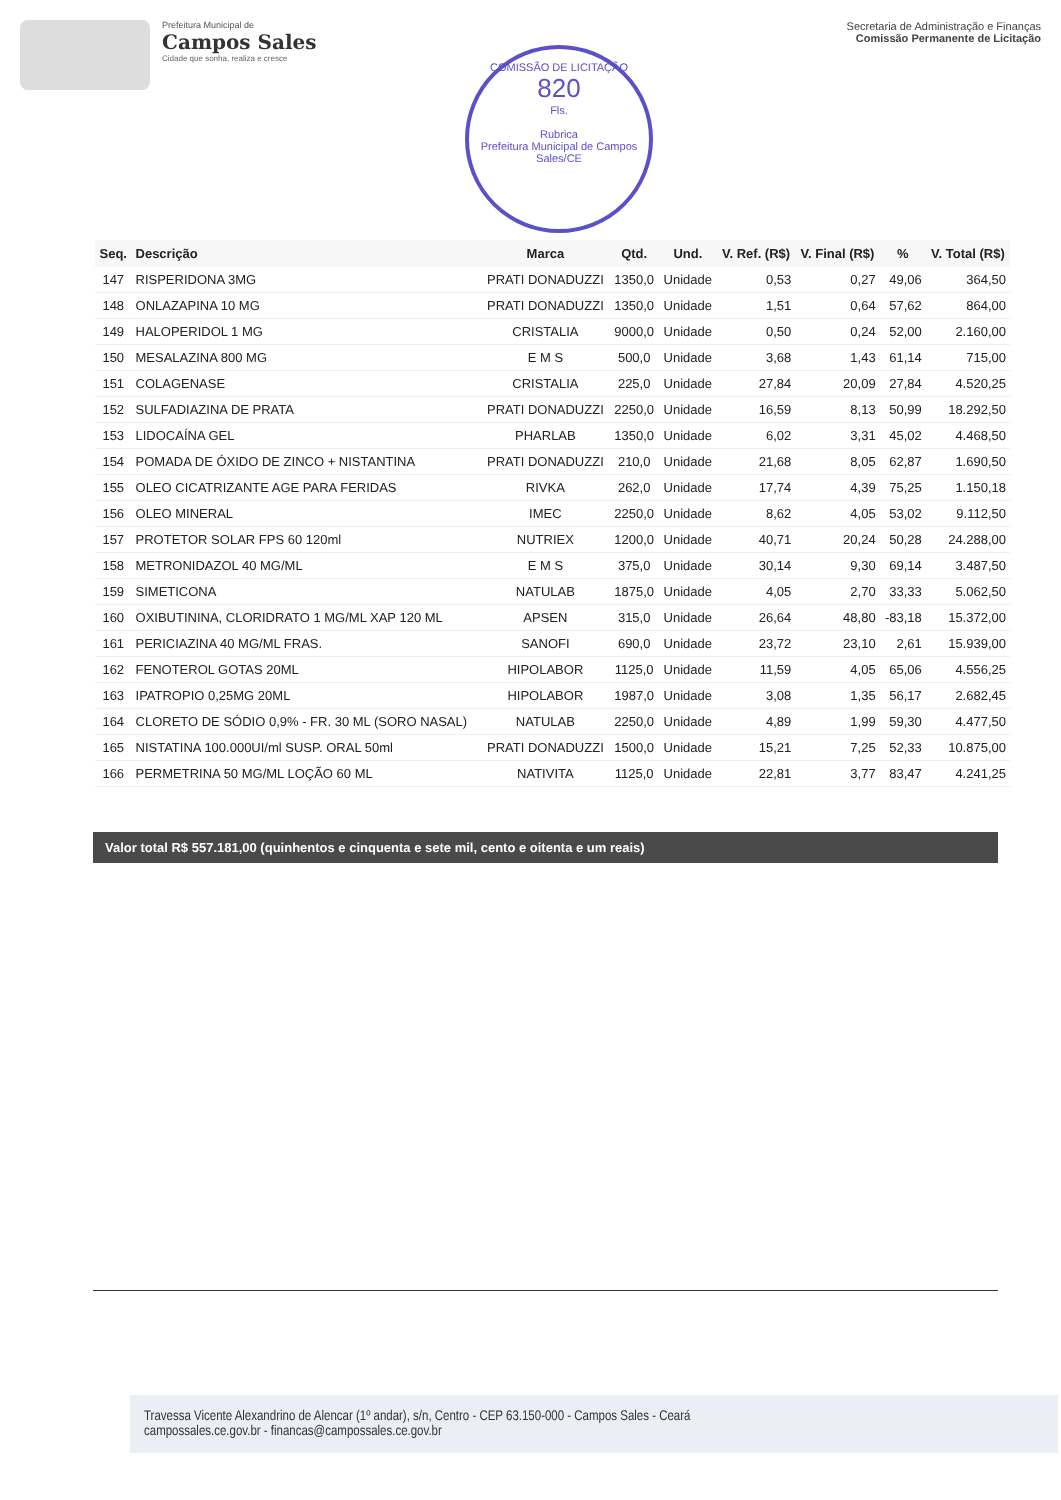Prefeitura Municipal de
Campos Sales
Cidade que sonha, realiza e cresce
Secretaria de Administração e Finanças
Comissão Permanente de Licitação
COMISSÃO DE LICITAÇÃO
820
Fls.
Rubrica
Prefeitura Municipal de Campos Sales/CE
| Seq. | Descrição | Marca | Qtd. | Und. | V. Ref. (R$) | V. Final (R$) | % | V. Total (R$) |
| --- | --- | --- | --- | --- | --- | --- | --- | --- |
| 147 | RISPERIDONA 3MG | PRATI DONADUZZI | 1350,0 | Unidade | 0,53 | 0,27 | 49,06 | 364,50 |
| 148 | ONLAZAPINA 10 MG | PRATI DONADUZZI | 1350,0 | Unidade | 1,51 | 0,64 | 57,62 | 864,00 |
| 149 | HALOPERIDOL 1 MG | CRISTALIA | 9000,0 | Unidade | 0,50 | 0,24 | 52,00 | 2.160,00 |
| 150 | MESALAZINA 800 MG | E M S | 500,0 | Unidade | 3,68 | 1,43 | 61,14 | 715,00 |
| 151 | COLAGENASE | CRISTALIA | 225,0 | Unidade | 27,84 | 20,09 | 27,84 | 4.520,25 |
| 152 | SULFADIAZINA DE PRATA | PRATI DONADUZZI | 2250,0 | Unidade | 16,59 | 8,13 | 50,99 | 18.292,50 |
| 153 | LIDOCAÍNA GEL | PHARLAB | 1350,0 | Unidade | 6,02 | 3,31 | 45,02 | 4.468,50 |
| 154 | POMADA DE ÓXIDO DE ZINCO + NISTANTINA | PRATI DONADUZZI | 210,0 | Unidade | 21,68 | 8,05 | 62,87 | 1.690,50 |
| 155 | OLEO CICATRIZANTE AGE PARA FERIDAS | RIVKA | 262,0 | Unidade | 17,74 | 4,39 | 75,25 | 1.150,18 |
| 156 | OLEO MINERAL | IMEC | 2250,0 | Unidade | 8,62 | 4,05 | 53,02 | 9.112,50 |
| 157 | PROTETOR SOLAR FPS 60 120ml | NUTRIEX | 1200,0 | Unidade | 40,71 | 20,24 | 50,28 | 24.288,00 |
| 158 | METRONIDAZOL 40 MG/ML | E M S | 375,0 | Unidade | 30,14 | 9,30 | 69,14 | 3.487,50 |
| 159 | SIMETICONA | NATULAB | 1875,0 | Unidade | 4,05 | 2,70 | 33,33 | 5.062,50 |
| 160 | OXIBUTININA, CLORIDRATO 1 MG/ML XAP 120 ML | APSEN | 315,0 | Unidade | 26,64 | 48,80 | -83,18 | 15.372,00 |
| 161 | PERICIAZINA 40 MG/ML FRAS. | SANOFI | 690,0 | Unidade | 23,72 | 23,10 | 2,61 | 15.939,00 |
| 162 | FENOTEROL GOTAS 20ML | HIPOLABOR | 1125,0 | Unidade | 11,59 | 4,05 | 65,06 | 4.556,25 |
| 163 | IPATROPIO 0,25MG 20ML | HIPOLABOR | 1987,0 | Unidade | 3,08 | 1,35 | 56,17 | 2.682,45 |
| 164 | CLORETO DE SÓDIO 0,9% - FR. 30 ML (SORO NASAL) | NATULAB | 2250,0 | Unidade | 4,89 | 1,99 | 59,30 | 4.477,50 |
| 165 | NISTATINA 100.000UI/ml SUSP. ORAL 50ml | PRATI DONADUZZI | 1500,0 | Unidade | 15,21 | 7,25 | 52,33 | 10.875,00 |
| 166 | PERMETRINA 50 MG/ML LOÇÃO 60 ML | NATIVITA | 1125,0 | Unidade | 22,81 | 3,77 | 83,47 | 4.241,25 |
Valor total R$ 557.181,00 (quinhentos e cinquenta e sete mil, cento e oitenta e um reais)
Travessa Vicente Alexandrino de Alencar (1º andar), s/n, Centro - CEP 63.150-000 - Campos Sales - Ceará
campossales.ce.gov.br - financas@campossales.ce.gov.br